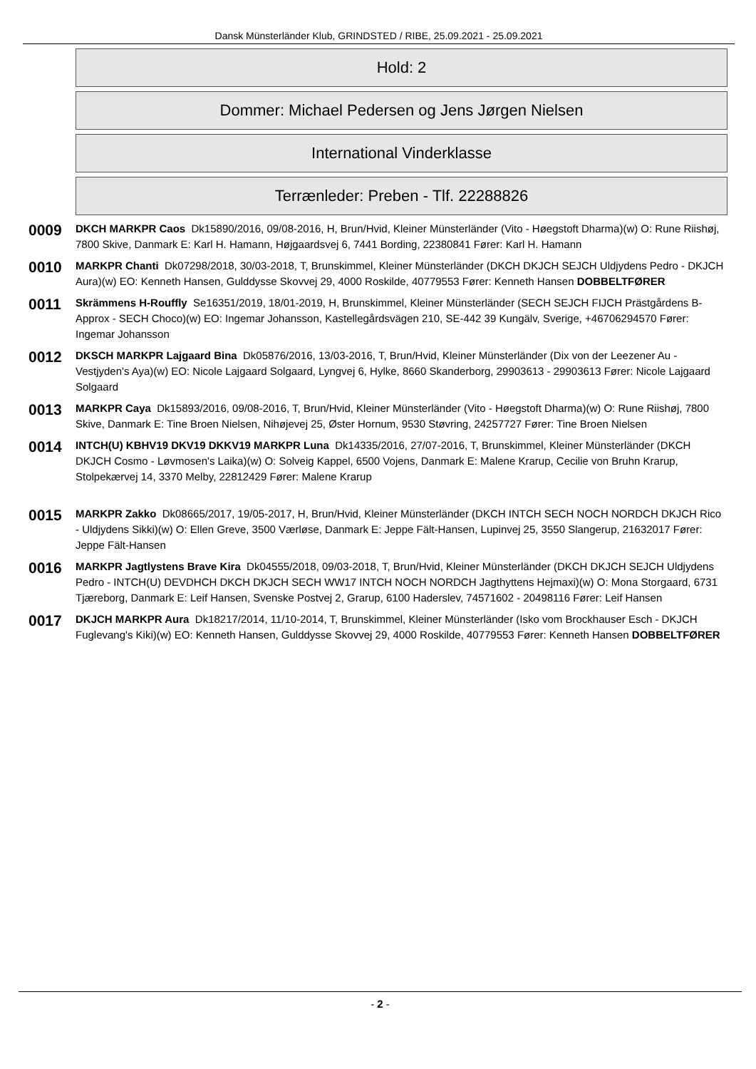Dansk Münsterländer Klub, GRINDSTED / RIBE, 25.09.2021 - 25.09.2021
Hold: 2
Dommer: Michael Pedersen og Jens Jørgen Nielsen
International Vinderklasse
Terrænleder: Preben - Tlf. 22288826
0009
DKCH MARKPR Caos Dk15890/2016, 09/08-2016, H, Brun/Hvid, Kleiner Münsterländer (Vito - Høegstoft Dharma)(w) O: Rune Riishøj, 7800 Skive, Danmark E: Karl H. Hamann, Højgaardsvej 6, 7441 Bording, 22380841 Fører: Karl H. Hamann
0010
MARKPR Chanti Dk07298/2018, 30/03-2018, T, Brunskimmel, Kleiner Münsterländer (DKCH DKJCH SEJCH Uldjydens Pedro - DKJCH Aura)(w) EO: Kenneth Hansen, Gulddysse Skovvej 29, 4000 Roskilde, 40779553 Fører: Kenneth Hansen DOBBELTFØRER
0011
Skrämmens H-Rouffly Se16351/2019, 18/01-2019, H, Brunskimmel, Kleiner Münsterländer (SECH SEJCH FIJCH Prästgårdens B-Approx - SECH Choco)(w) EO: Ingemar Johansson, Kastellegårdsvägen 210, SE-442 39 Kungälv, Sverige, +46706294570 Fører: Ingemar Johansson
0012
DKSCH MARKPR Lajgaard Bina Dk05876/2016, 13/03-2016, T, Brun/Hvid, Kleiner Münsterländer (Dix von der Leezener Au - Vestjyden's Aya)(w) EO: Nicole Lajgaard Solgaard, Lyngvej 6, Hylke, 8660 Skanderborg, 29903613 - 29903613 Fører: Nicole Lajgaard Solgaard
0013
MARKPR Caya Dk15893/2016, 09/08-2016, T, Brun/Hvid, Kleiner Münsterländer (Vito - Høegstoft Dharma)(w) O: Rune Riishøj, 7800 Skive, Danmark E: Tine Broen Nielsen, Nihøjevej 25, Øster Hornum, 9530 Støvring, 24257727 Fører: Tine Broen Nielsen
0014
INTCH(U) KBHV19 DKV19 DKKV19 MARKPR Luna Dk14335/2016, 27/07-2016, T, Brunskimmel, Kleiner Münsterländer (DKCH DKJCH Cosmo - Løvmosen's Laika)(w) O: Solveig Kappel, 6500 Vojens, Danmark E: Malene Krarup, Cecilie von Bruhn Krarup, Stolpekærvej 14, 3370 Melby, 22812429 Fører: Malene Krarup
0015
MARKPR Zakko Dk08665/2017, 19/05-2017, H, Brun/Hvid, Kleiner Münsterländer (DKCH INTCH SECH NOCH NORDCH DKJCH Rico - Uldjydens Sikki)(w) O: Ellen Greve, 3500 Værløse, Danmark E: Jeppe Fält-Hansen, Lupinvej 25, 3550 Slangerup, 21632017 Fører: Jeppe Fält-Hansen
0016
MARKPR Jagtlystens Brave Kira Dk04555/2018, 09/03-2018, T, Brun/Hvid, Kleiner Münsterländer (DKCH DKJCH SEJCH Uldjydens Pedro - INTCH(U) DEVDHCH DKCH DKJCH SECH WW17 INTCH NOCH NORDCH Jagthyttens Hejmaxi)(w) O: Mona Storgaard, 6731 Tjæreborg, Danmark E: Leif Hansen, Svenske Postvej 2, Grarup, 6100 Haderslev, 74571602 - 20498116 Fører: Leif Hansen
0017
DKJCH MARKPR Aura Dk18217/2014, 11/10-2014, T, Brunskimmel, Kleiner Münsterländer (Isko vom Brockhauser Esch - DKJCH Fuglevang's Kiki)(w) EO: Kenneth Hansen, Gulddysse Skovvej 29, 4000 Roskilde, 40779553 Fører: Kenneth Hansen DOBBELTFØRER
- 2 -